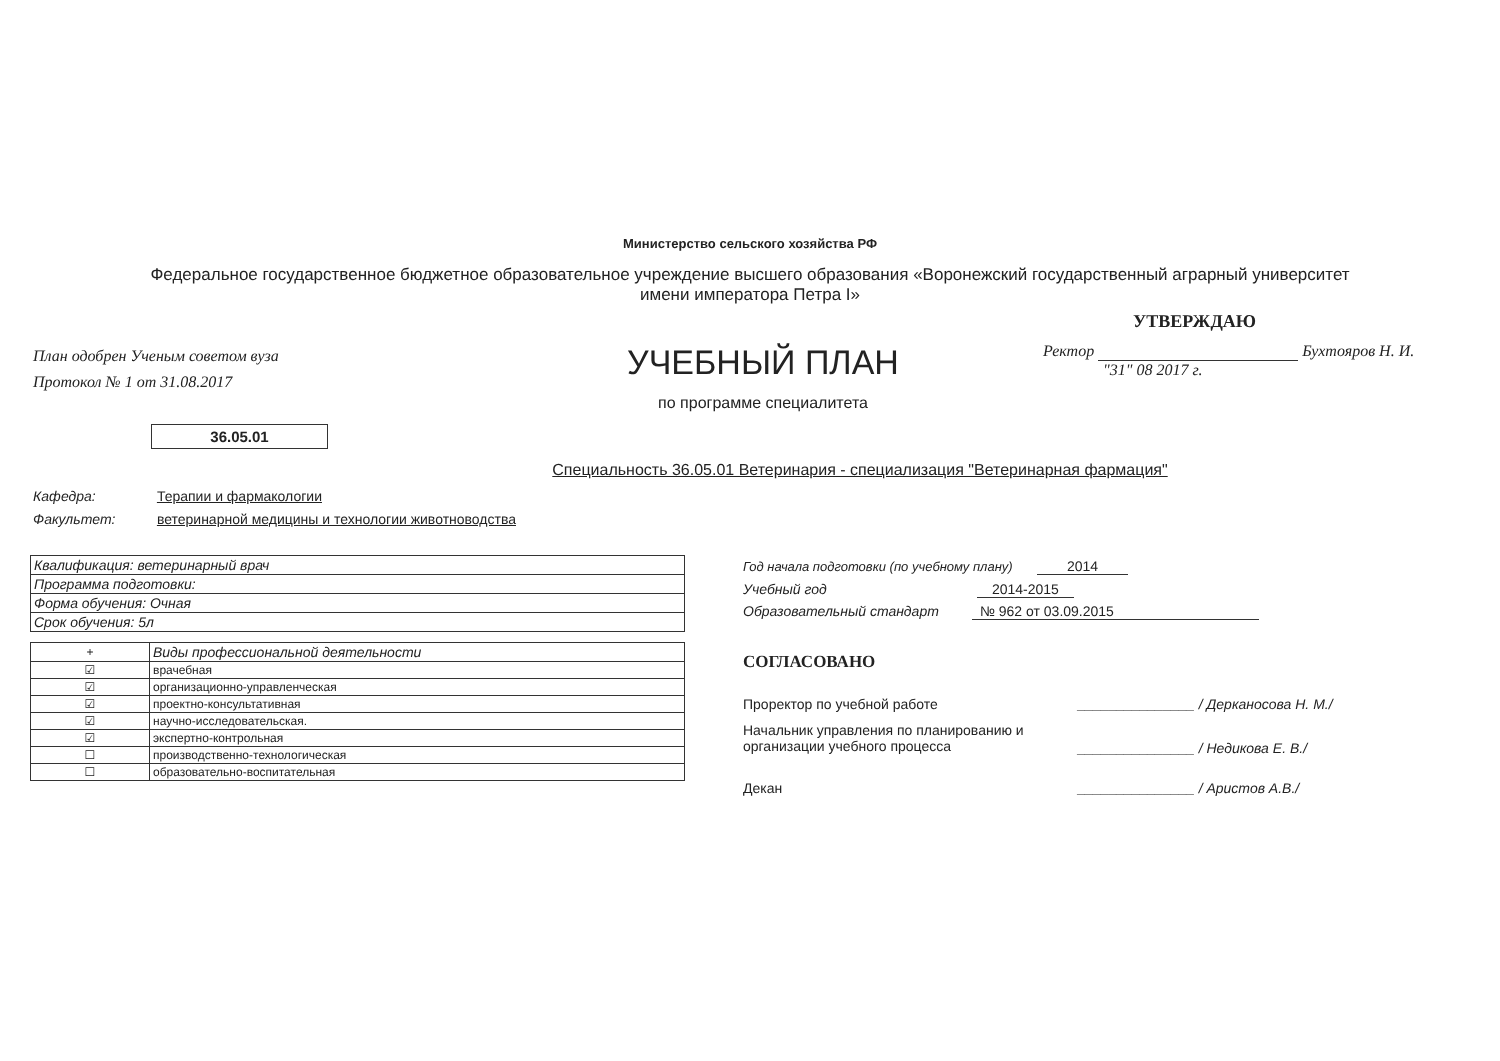Министерство сельского хозяйства РФ
Федеральное государственное бюджетное образовательное учреждение высшего образования «Воронежский государственный аграрный университет имени императора Петра I»
План одобрен Ученым советом вуза
Протокол № 1 от 31.08.2017
УЧЕБНЫЙ ПЛАН
по программе специалитета
УТВЕРЖДАЮ
Ректор Бухтояров Н. И.
"31" 08 2017 г.
36.05.01
Специальность 36.05.01 Ветеринария - специализация "Ветеринарная фармация"
Кафедра: Терапии и фармакологии
Факультет: ветеринарной медицины и технологии животноводства
| Квалификация: ветеринарный врач |
| Программа подготовки: |
| Форма обучения: Очная |
| Срок обучения: 5л |
| + | Виды профессиональной деятельности |
| --- | --- |
| ☑ | врачебная |
| ☑ | организационно-управленческая |
| ☑ | проектно-консультативная |
| ☑ | научно-исследовательская. |
| ☑ | экспертно-контрольная |
| ☐ | производственно-технологическая |
| ☐ | образовательно-воспитательная |
Год начала подготовки (по учебному плану) 2014
Учебный год 2014-2015
Образовательный стандарт № 962 от 03.09.2015
СОГЛАСОВАНО
Проректор по учебной работе _______________ / Дерканосова Н. М./
Начальник управления по планированию и организации учебного процесса _______________ / Недикова Е. В./
Декан _______________ / Аристов А.В./